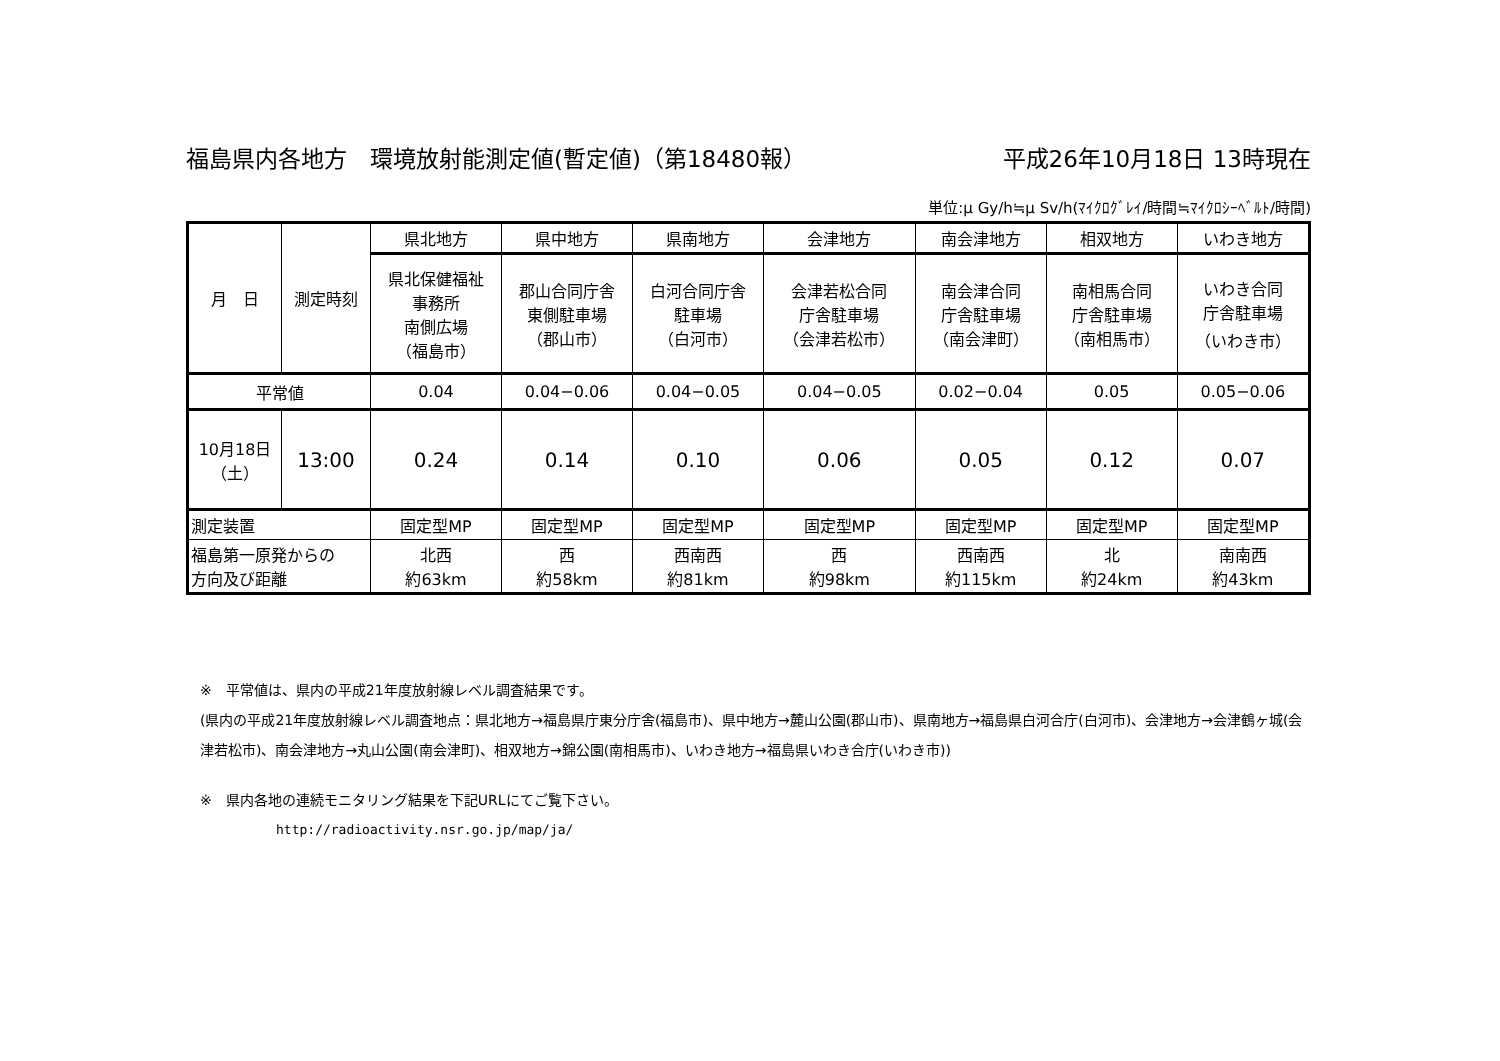福島県内各地方　環境放射能測定値(暫定値)（第18480報） 平成26年10月18日 13時現在
単位:μ Gy/h≒μ Sv/h(ﾏｲｸﾛｸﾞﾚｲ/時間≒ﾏｲｸﾛｼｰﾍﾞﾙﾄ/時間)
| 月 日 | 測定時刻 | 県北地方 | 県中地方 | 県南地方 | 会津地方 | 南会津地方 | 相双地方 | いわき地方 |
| --- | --- | --- | --- | --- | --- | --- | --- | --- |
| | | 県北保健福祉 事務所 南側広場 （福島市） | 郡山合同庁舎 東側駐車場 （郡山市） | 白河合同庁舎 駐車場 （白河市） | 会津若松合同 庁舎駐車場 （会津若松市） | 南会津合同 庁舎駐車場 （南会津町） | 南相馬合同 庁舎駐車場 （南相馬市） | いわき合同 庁舎駐車場 （いわき市） |
| 平常値 | | 0.04 | 0.04−0.06 | 0.04−0.05 | 0.04−0.05 | 0.02−0.04 | 0.05 | 0.05−0.06 |
| 10月18日 （土） | 13:00 | 0.24 | 0.14 | 0.10 | 0.06 | 0.05 | 0.12 | 0.07 |
| 測定装置 | | 固定型MP | 固定型MP | 固定型MP | 固定型MP | 固定型MP | 固定型MP | 固定型MP |
| 福島第一原発からの 方向及び距離 | | 北西 約63km | 西 約58km | 西南西 約81km | 西 約98km | 西南西 約115km | 北 約24km | 南南西 約43km |
※　平常値は、県内の平成21年度放射線レベル調査結果です。
(県内の平成21年度放射線レベル調査地点：県北地方→福島県庁東分庁舎(福島市)、県中地方→麓山公園(郡山市)、県南地方→福島県白河合庁(白河市)、会津地方→会津鶴ヶ城(会津若松市)、南会津地方→丸山公園(南会津町)、相双地方→錦公園(南相馬市)、いわき地方→福島県いわき合庁(いわき市))
※　県内各地の連続モニタリング結果を下記URLにてご覧下さい。
http://radioactivity.nsr.go.jp/map/ja/